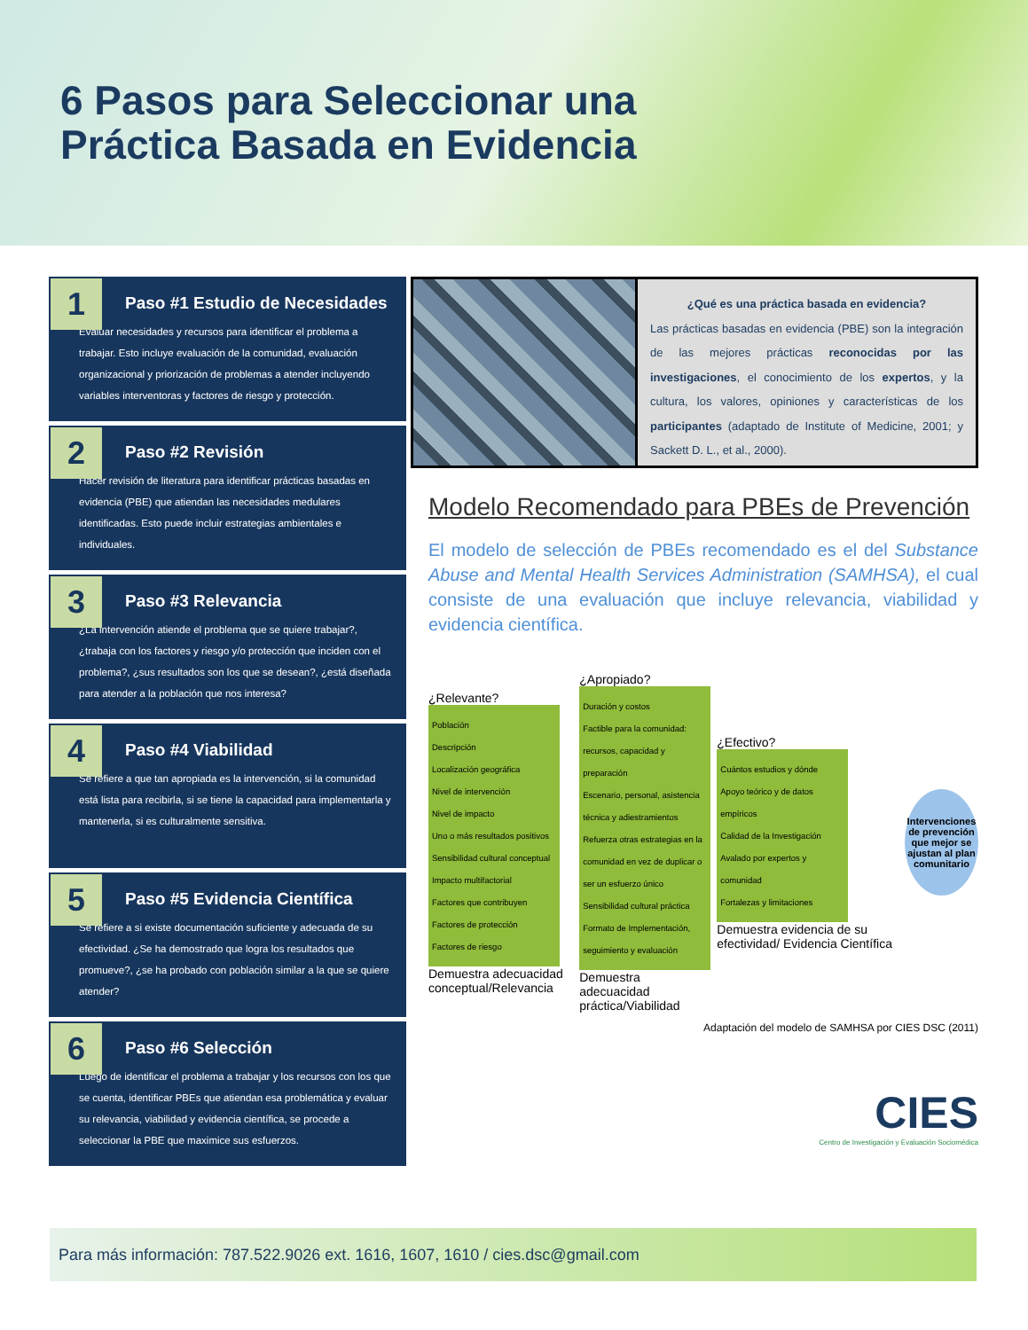6 Pasos para Seleccionar una
Práctica Basada en Evidencia
1
Paso #1 Estudio de Necesidades
Evaluar necesidades y recursos para identificar el problema a trabajar. Esto incluye evaluación de la comunidad, evaluación organizacional y priorización de problemas a atender incluyendo variables interventoras y factores de riesgo y protección.
2
Paso #2 Revisión
Hacer revisión de literatura para identificar prácticas basadas en evidencia (PBE) que atiendan las necesidades medulares identificadas. Esto puede incluir estrategias ambientales e individuales.
3
Paso #3 Relevancia
¿La intervención atiende el problema que se quiere trabajar?, ¿trabaja con los factores y riesgo y/o protección que inciden con el problema?, ¿sus resultados son los que se desean?, ¿está diseñada para atender a la población que nos interesa?
4
Paso #4 Viabilidad
Se refiere a que tan apropiada es la intervención, si la comunidad está lista para recibirla, si se tiene la capacidad para implementarla y mantenerla, si es culturalmente sensitiva.
5
Paso #5 Evidencia Científica
Se refiere a si existe documentación suficiente y adecuada de su efectividad. ¿Se ha demostrado que logra los resultados que promueve?, ¿se ha probado con población similar a la que se quiere atender?
6
Paso #6 Selección
Luego de identificar el problema a trabajar y los recursos con los que se cuenta, identificar PBEs que atiendan esa problemática y evaluar su relevancia, viabilidad y evidencia científica, se procede a seleccionar la PBE que maximice sus esfuerzos.
¿Qué es una práctica basada en evidencia?
Las prácticas basadas en evidencia (PBE) son la integración de las mejores prácticas reconocidas por las investigaciones, el conocimiento de los expertos, y la cultura, los valores, opiniones y características de los participantes (adaptado de Institute of Medicine, 2001; y Sackett D. L., et al., 2000).
Modelo Recomendado para PBEs de Prevención
El modelo de selección de PBEs recomendado es el del Substance Abuse and Mental Health Services Administration (SAMHSA), el cual consiste de una evaluación que incluye relevancia, viabilidad y evidencia científica.
¿Relevante?
Población
Descripción
Localización geográfica
Nivel de intervención
Nivel de impacto
Uno o más resultados positivos
Sensibilidad cultural conceptual
Impacto multifactorial
Factores que contribuyen
Factores de protección
Factores de riesgo
Demuestra adecuacidad conceptual/Relevancia
¿Apropiado?
Duración y costos
Factible para la comunidad: recursos, capacidad y preparación
Escenario, personal, asistencia técnica y adiestramientos
Refuerza otras estrategias en la comunidad en vez de duplicar o ser un esfuerzo único
Sensibilidad cultural práctica
Formato de Implementación, seguimiento y evaluación
Demuestra adecuacidad práctica/Viabilidad
¿Efectivo?
Cuántos estudios y dónde
Apoyo teórico y de datos empíricos
Calidad de la Investigación
Avalado por expertos y comunidad
Fortalezas y limitaciones
Demuestra evidencia de su efectividad/ Evidencia Científica
Intervenciones de prevención que mejor se ajustan al plan comunitario
Adaptación del modelo de SAMHSA por CIES DSC (2011)
CIES
Centro de Investigación y Evaluación Sociomédica
Para más información: 787.522.9026 ext. 1616, 1607, 1610 / cies.dsc@gmail.com